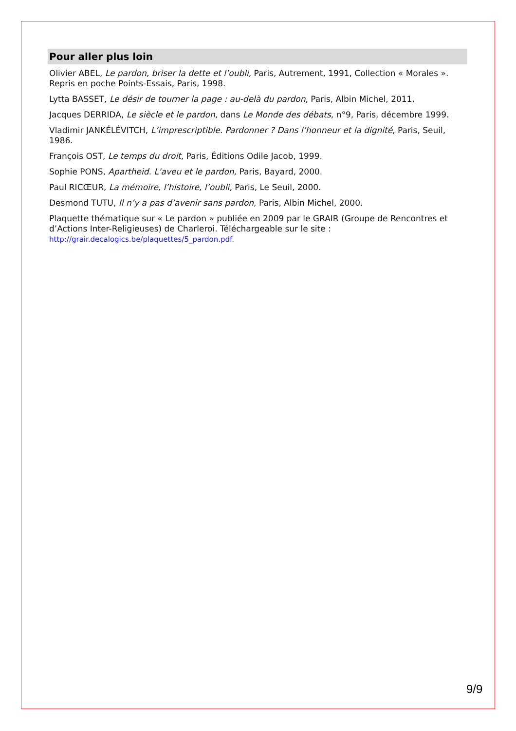Pour aller plus loin
Olivier ABEL, Le pardon, briser la dette et l’oubli, Paris, Autrement, 1991, Collection « Morales ». Repris en poche Points-Essais, Paris, 1998.
Lytta BASSET, Le désir de tourner la page : au-delà du pardon, Paris, Albin Michel, 2011.
Jacques DERRIDA, Le siècle et le pardon, dans Le Monde des débats, n°9, Paris, décembre 1999.
Vladimir JANKÉLÉVITCH, L’imprescriptible. Pardonner ? Dans l’honneur et la dignité, Paris, Seuil, 1986.
François OST, Le temps du droit, Paris, Éditions Odile Jacob, 1999.
Sophie PONS, Apartheid. L'aveu et le pardon, Paris, Bayard, 2000.
Paul RICŒUR, La mémoire, l’histoire, l’oubli, Paris, Le Seuil, 2000.
Desmond TUTU, Il n’y a pas d’avenir sans pardon, Paris, Albin Michel, 2000.
Plaquette thématique sur « Le pardon » publiée en 2009 par le GRAIR (Groupe de Rencontres et d’Actions Inter-Religieuses) de Charleroi. Téléchargeable sur le site :
http://grair.decalogics.be/plaquettes/5_pardon.pdf.
9/9